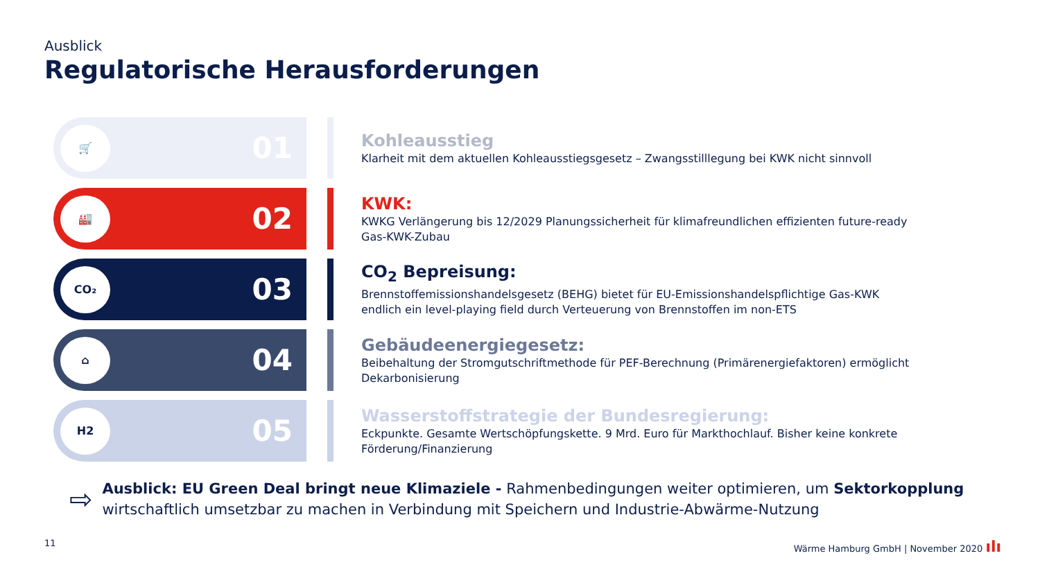Ausblick
Regulatorische Herausforderungen
🛒
01
Kohleausstieg
Klarheit mit dem aktuellen Kohleausstiegsgesetz – Zwangsstilllegung bei KWK nicht sinnvoll
🏭
02
KWK:
KWKG Verlängerung bis 12/2029 Planungssicherheit für klimafreundlichen effizienten future-ready Gas-KWK-Zubau
CO₂
03
CO<sub>2</sub> Bepreisung:
Brennstoffemissionshandelsgesetz (BEHG) bietet für EU-Emissionshandelspflichtige Gas-KWK endlich ein level-playing field durch Verteuerung von Brennstoffen im non-ETS
⌂
04
Gebäudeenergiegesetz:
Beibehaltung der Stromgutschriftmethode für PEF-Berechnung (Primärenergiefaktoren) ermöglicht Dekarbonisierung
H2
05
Wasserstoffstrategie der Bundesregierung:
Eckpunkte. Gesamte Wertschöpfungskette. 9 Mrd. Euro für Markthochlauf. Bisher keine konkrete Förderung/Finanzierung
⇨
Ausblick: EU Green Deal bringt neue Klimaziele - Rahmenbedingungen weiter optimieren, um Sektorkopplung wirtschaftlich umsetzbar zu machen in Verbindung mit Speichern und Industrie-Abwärme-Nutzung
11 Wärme Hamburg GmbH | November 2020 ılı